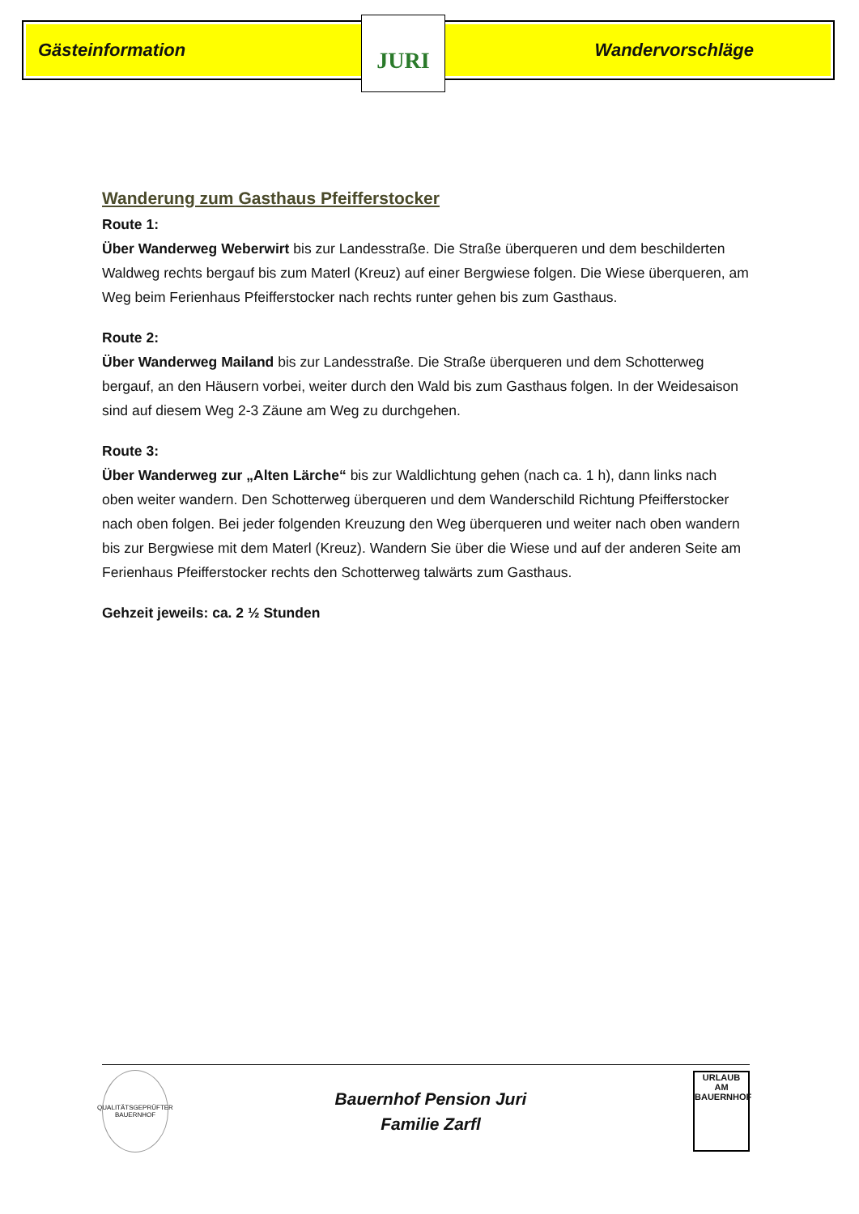Gästeinformation Wandervorschläge JURI
Wanderung zum Gasthaus Pfeifferstocker
Route 1:
Über Wanderweg Weberwirt bis zur Landesstraße. Die Straße überqueren und dem beschilderten Waldweg rechts bergauf bis zum Materl (Kreuz) auf einer Bergwiese folgen. Die Wiese überqueren, am Weg beim Ferienhaus Pfeifferstocker nach rechts runter gehen bis zum Gasthaus.
Route 2:
Über Wanderweg Mailand bis zur Landesstraße. Die Straße überqueren und dem Schotterweg bergauf, an den Häusern vorbei, weiter durch den Wald bis zum Gasthaus folgen. In der Weidesaison sind auf diesem Weg 2-3 Zäune am Weg zu durchgehen.
Route 3:
Über Wanderweg zur „Alten Lärche“ bis zur Waldlichtung gehen (nach ca. 1 h), dann links nach oben weiter wandern. Den Schotterweg überqueren und dem Wanderschild Richtung Pfeifferstocker nach oben folgen. Bei jeder folgenden Kreuzung den Weg überqueren und weiter nach oben wandern bis zur Bergwiese mit dem Materl (Kreuz). Wandern Sie über die Wiese und auf der anderen Seite am Ferienhaus Pfeifferstocker rechts den Schotterweg talwärts zum Gasthaus.
Gehzeit jeweils: ca. 2 ½ Stunden
QUALITÄTSGEPRÜFTER BAUERNHOF
Bauernhof Pension Juri
Familie Zarfl
URLAUB AM BAUERNHOF